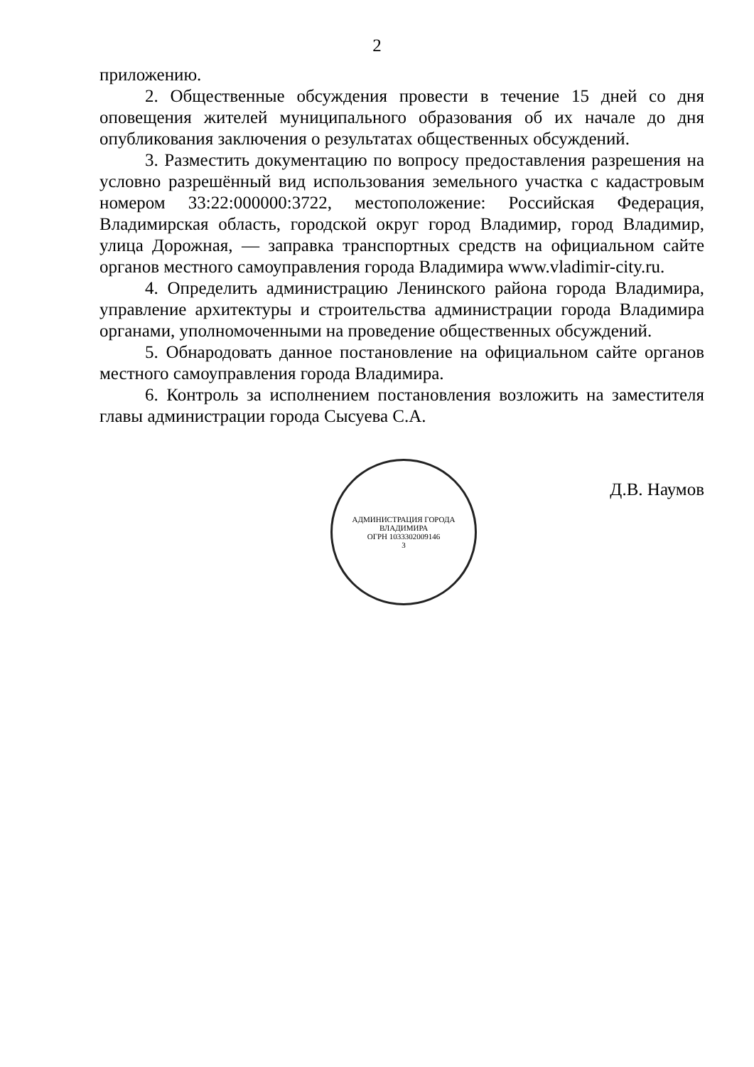2
приложению.
2. Общественные обсуждения провести в течение 15 дней со дня оповещения жителей муниципального образования об их начале до дня опубликования заключения о результатах общественных обсуждений.
3. Разместить документацию по вопросу предоставления разрешения на условно разрешённый вид использования земельного участка с кадастровым номером 33:22:000000:3722, местоположение: Российская Федерация, Владимирская область, городской округ город Владимир, город Владимир, улица Дорожная, — заправка транспортных средств на официальном сайте органов местного самоуправления города Владимира www.vladimir-city.ru.
4. Определить администрацию Ленинского района города Владимира, управление архитектуры и строительства администрации города Владимира органами, уполномоченными на проведение общественных обсуждений.
5. Обнародовать данное постановление на официальном сайте органов местного самоуправления города Владимира.
6. Контроль за исполнением постановления возложить на заместителя главы администрации города Сысуева С.А.
АДМИНИСТРАЦИЯ ГОРОДА ВЛАДИМИРА
ОГРН 1033302009146
3
Д.В. Наумов